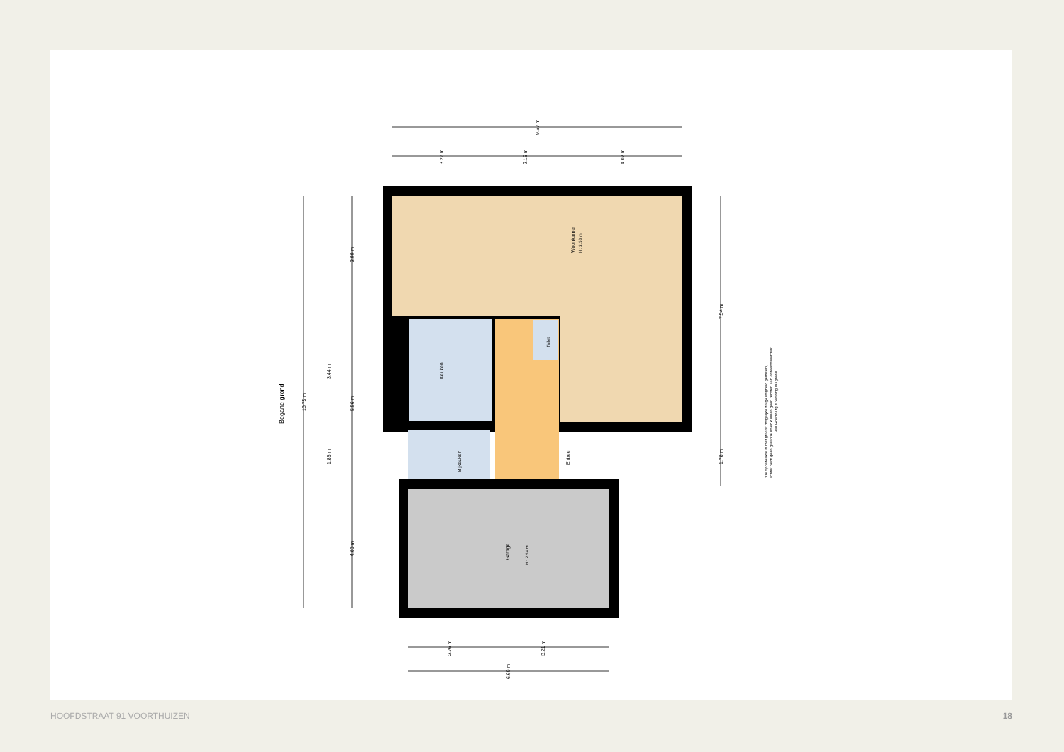Woonkamer
H : 2.53 m
Keuken
Toilet
Bijkeuken
Entree
Garage
H : 2.54 m
Begane grond
9.67 m
3.27 m
2.15 m
4.02 m
13.75 m
3.99 m
3.44 m
5.56 m
1.85 m
4.00 m
7.54 m
1.78 m
2.76 m
3.21 m
6.69 m
"De oppervlakte is met grootst mogelijke zorgvuldigheid gemeten,
echter biedt geen garantie en er kunnen geen rechten aan ontleend worden"
Van Roemburg & Woning Diagnose
HOOFDSTRAAT 91 VOORTHUIZEN 18